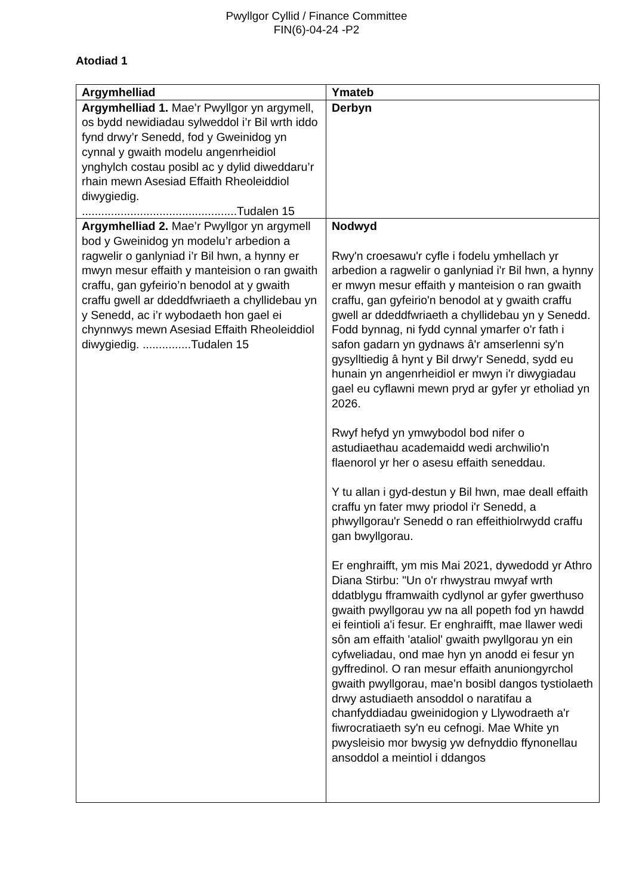Pwyllgor Cyllid / Finance Committee
FIN(6)-04-24 -P2
Atodiad 1
| Argymhelliad | Ymateb |
| --- | --- |
| Argymhelliad 1. Mae’r Pwyllgor yn argymell, os bydd newidiadau sylweddol i’r Bil wrth iddo fynd drwy’r Senedd, fod y Gweinidog yn cynnal y gwaith modelu angenrheidiol ynghylch costau posibl ac y dylid diweddaru’r rhain mewn Asesiad Effaith Rheoleiddiol diwygiedig. ................................................Tudalen 15 | Derbyn |
| Argymhelliad 2. Mae’r Pwyllgor yn argymell bod y Gweinidog yn modelu’r arbedion a ragwelir o ganlyniad i’r Bil hwn, a hynny er mwyn mesur effaith y manteision o ran gwaith craffu, gan gyfeirio’n benodol at y gwaith craffu gwell ar ddeddfwriaeth a chyllidebau yn y Senedd, ac i’r wybodaeth hon gael ei chynnwys mewn Asesiad Effaith Rheoleiddiol diwygiedig. ...............Tudalen 15 | Nodwyd Rwy'n croesawu'r cyfle i fodelu ymhellach yr arbedion a ragwelir o ganlyniad i'r Bil hwn, a hynny er mwyn mesur effaith y manteision o ran gwaith craffu, gan gyfeirio'n benodol at y gwaith craffu gwell ar ddeddfwriaeth a chyllidebau yn y Senedd. Fodd bynnag, ni fydd cynnal ymarfer o'r fath i safon gadarn yn gydnaws â'r amserlenni sy'n gysylltiedig â hynt y Bil drwy'r Senedd, sydd eu hunain yn angenrheidiol er mwyn i'r diwygiadau gael eu cyflawni mewn pryd ar gyfer yr etholiad yn 2026. Rwyf hefyd yn ymwybodol bod nifer o astudiaethau academaidd wedi archwilio'n flaenorol yr her o asesu effaith seneddau. Y tu allan i gyd-destun y Bil hwn, mae deall effaith craffu yn fater mwy priodol i'r Senedd, a phwyllgorau'r Senedd o ran effeithiolrwydd craffu gan bwyllgorau. Er enghraifft, ym mis Mai 2021, dywedodd yr Athro Diana Stirbu: "Un o'r rhwystrau mwyaf wrth ddatblygu fframwaith cydlynol ar gyfer gwerthuso gwaith pwyllgorau yw na all popeth fod yn hawdd ei feintioli a'i fesur. Er enghraifft, mae llawer wedi sôn am effaith 'ataliol' gwaith pwyllgorau yn ein cyfweliadau, ond mae hyn yn anodd ei fesur yn gyffredinol. O ran mesur effaith anuniongyrchol gwaith pwyllgorau, mae’n bosibl dangos tystiolaeth drwy astudiaeth ansoddol o naratifau a chanfyddiadau gweinidogion y Llywodraeth a'r fiwrocratiaeth sy'n eu cefnogi. Mae White yn pwysleisio mor bwysig yw defnyddio ffynonellau ansoddol a meintiol i ddangos |